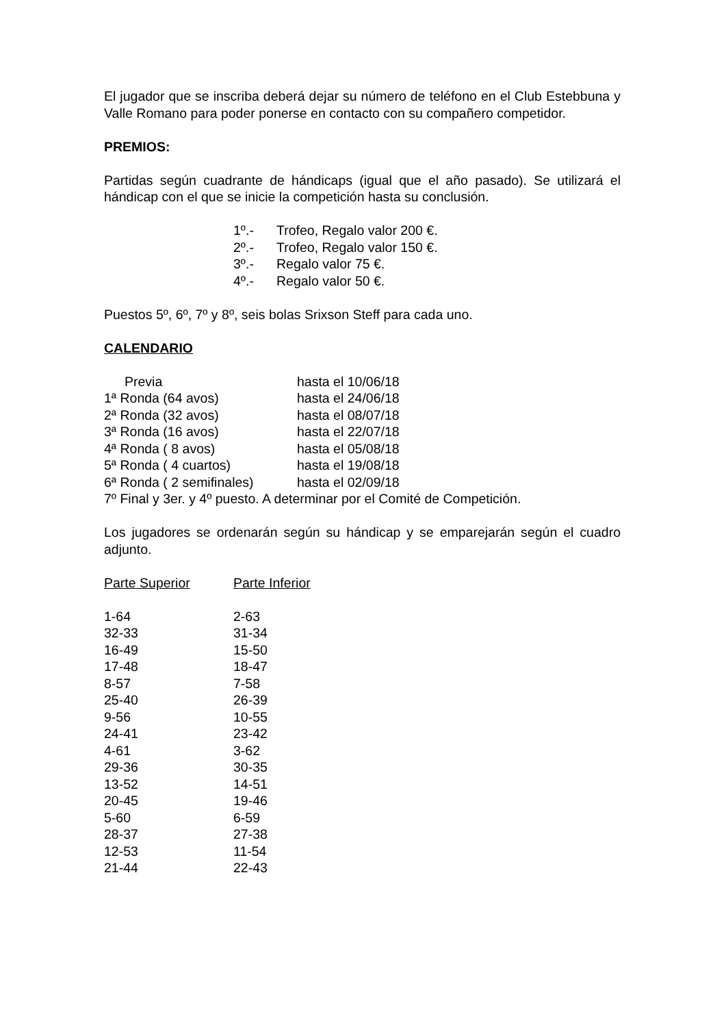El jugador que se inscriba deberá dejar su número de teléfono en el Club Estebbuna y Valle Romano para poder ponerse en contacto con su compañero competidor.
PREMIOS:
Partidas según cuadrante de hándicaps (igual que el año pasado). Se utilizará el hándicap con el que se inicie la competición hasta su conclusión.
| 1º.- | Trofeo, Regalo valor 200 €. |
| 2º.- | Trofeo, Regalo valor 150 €. |
| 3º.- | Regalo valor 75 €. |
| 4º.- | Regalo valor 50 €. |
Puestos 5º, 6º, 7º y 8º, seis bolas Srixson Steff para cada uno.
CALENDARIO
| Previa | hasta el 10/06/18 |
| 1ª Ronda (64 avos) | hasta el 24/06/18 |
| 2ª Ronda (32 avos) | hasta el 08/07/18 |
| 3ª Ronda (16 avos) | hasta el 22/07/18 |
| 4ª Ronda ( 8 avos) | hasta el 05/08/18 |
| 5ª Ronda ( 4 cuartos) | hasta el 19/08/18 |
| 6ª Ronda ( 2 semifinales) | hasta el 02/09/18 |
7º Final y 3er. y 4º puesto. A determinar por el Comité de Competición.
Los jugadores se ordenarán según su hándicap y se emparejarán según el cuadro adjunto.
| Parte Superior | Parte Inferior |
| 1-64 | 2-63 |
| 32-33 | 31-34 |
| 16-49 | 15-50 |
| 17-48 | 18-47 |
| 8-57 | 7-58 |
| 25-40 | 26-39 |
| 9-56 | 10-55 |
| 24-41 | 23-42 |
| 4-61 | 3-62 |
| 29-36 | 30-35 |
| 13-52 | 14-51 |
| 20-45 | 19-46 |
| 5-60 | 6-59 |
| 28-37 | 27-38 |
| 12-53 | 11-54 |
| 21-44 | 22-43 |